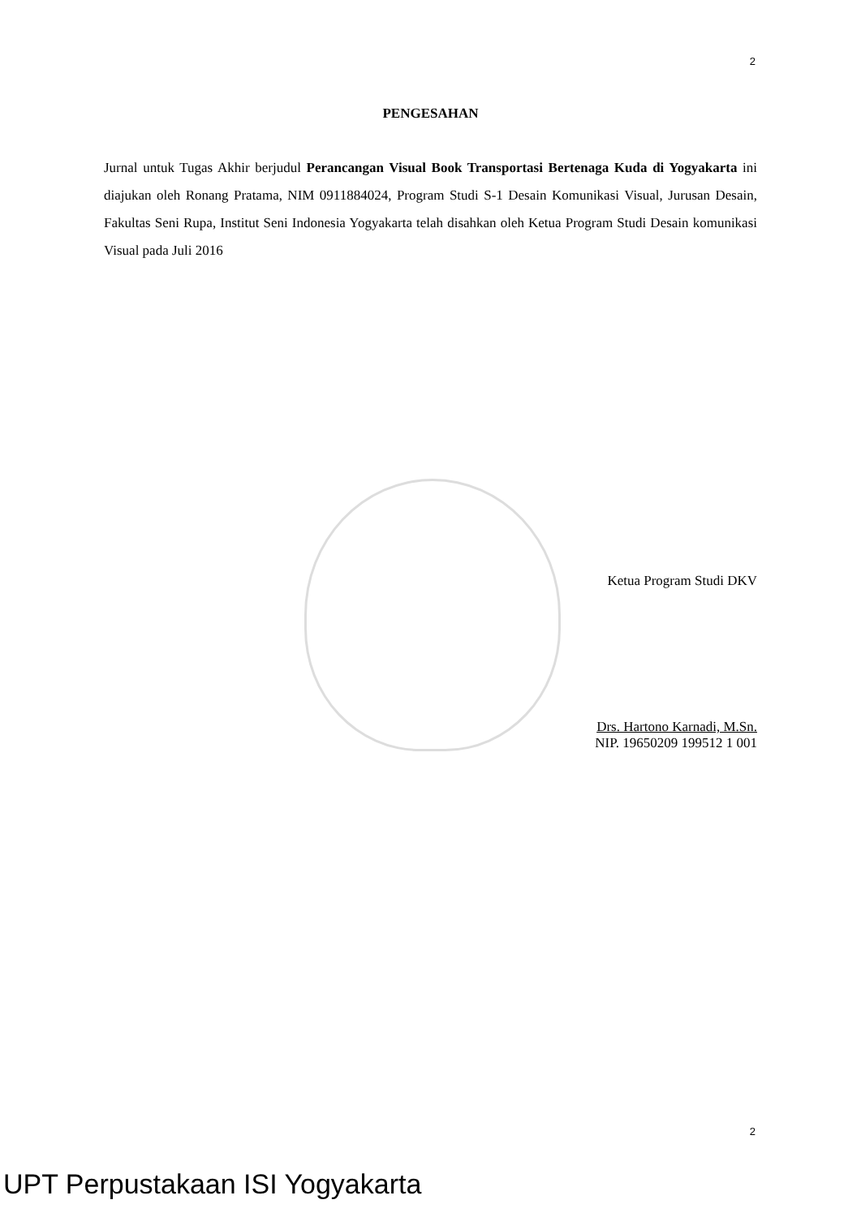2
PENGESAHAN
Jurnal untuk Tugas Akhir berjudul Perancangan Visual Book Transportasi Bertenaga Kuda di Yogyakarta ini diajukan oleh Ronang Pratama, NIM 0911884024, Program Studi S-1 Desain Komunikasi Visual, Jurusan Desain, Fakultas Seni Rupa, Institut Seni Indonesia Yogyakarta telah disahkan oleh Ketua Program Studi Desain komunikasi Visual pada Juli 2016
Ketua Program Studi DKV
Drs. Hartono Karnadi, M.Sn.
NIP. 19650209 199512 1 001
2
UPT Perpustakaan ISI Yogyakarta